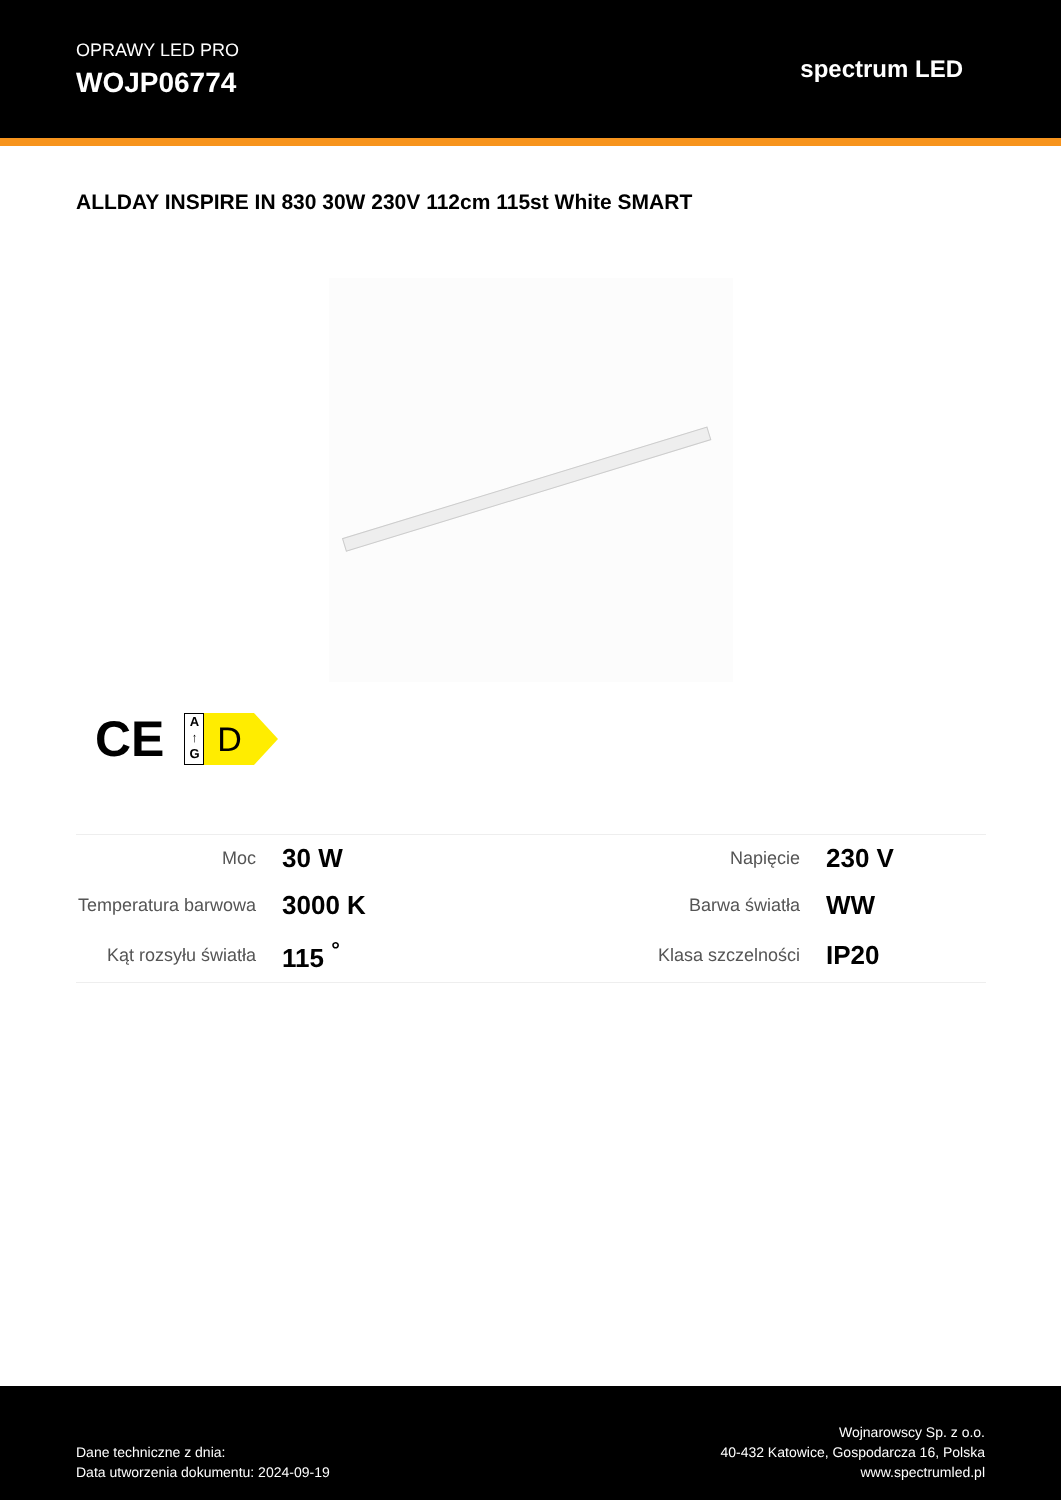OPRAWY LED PRO
WOJP06774
spectrum LED
ALLDAY INSPIRE IN 830 30W 230V 112cm 115st White SMART
CE
A
↑
G
D
| Moc | 30 W | Napięcie | 230 V |
| Temperatura barwowa | 3000 K | Barwa światła | WW |
| Kąt rozsyłu światła | 115 <sup>°</sup> | Klasa szczelności | IP20 |
Dane techniczne z dnia:
Data utworzenia dokumentu: 2024-09-19
Wojnarowscy Sp. z o.o.
40-432 Katowice, Gospodarcza 16, Polska
www.spectrumled.pl